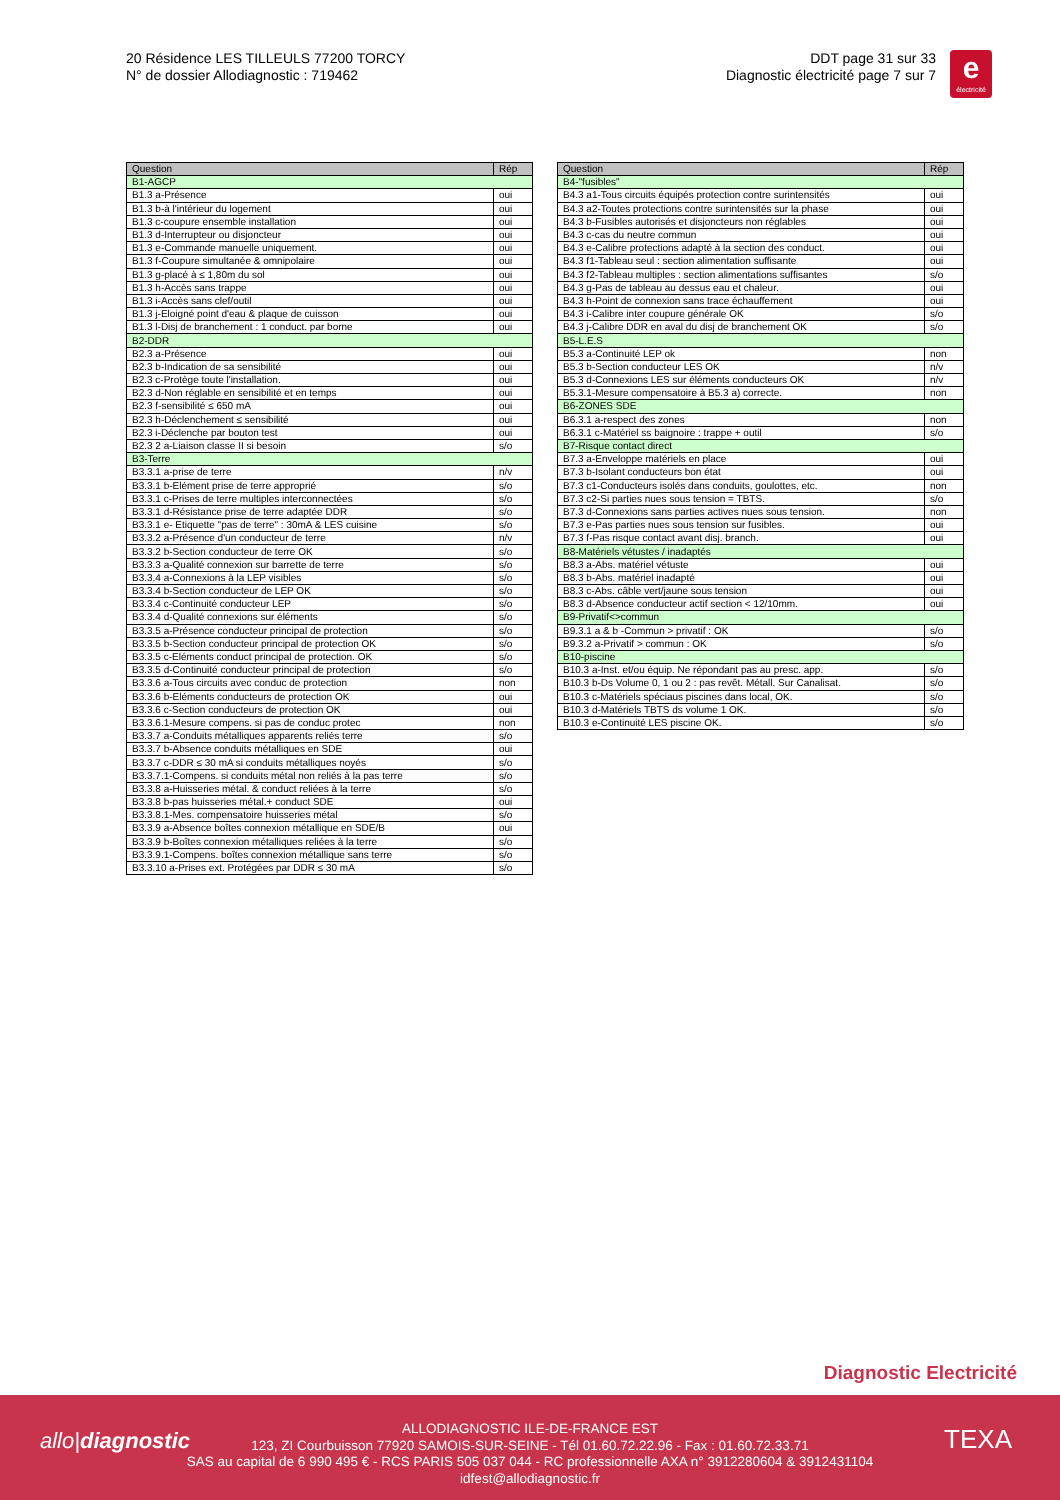20 Résidence LES TILLEULS 77200 TORCY
N° de dossier Allodiagnostic : 719462
DDT page 31 sur 33
Diagnostic électricité page 7 sur 7
e
électricité
| Question | Rép |
| --- | --- |
| B1-AGCP | |
| B1.3 a-Présence | oui |
| B1.3 b-à l'intérieur du logement | oui |
| B1.3 c-coupure ensemble installation | oui |
| B1.3 d-Interrupteur ou disjoncteur | oui |
| B1.3 e-Commande manuelle uniquement. | oui |
| B1.3 f-Coupure simultanée & omnipolaire | oui |
| B1.3 g-placé à ≤ 1,80m du sol | oui |
| B1.3 h-Accès sans trappe | oui |
| B1.3 i-Accès sans clef/outil | oui |
| B1.3 j-Eloigné point d'eau & plaque de cuisson | oui |
| B1.3 l-Disj de branchement : 1 conduct. par borne | oui |
| B2-DDR | |
| B2.3 a-Présence | oui |
| B2.3 b-Indication de sa sensibilité | oui |
| B2.3 c-Protège toute l'installation. | oui |
| B2.3 d-Non réglable en sensibilité et en temps | oui |
| B2.3 f-sensibilité ≤ 650 mA | oui |
| B2.3 h-Déclenchement ≤ sensibilité | oui |
| B2.3 i-Déclenche par bouton test | oui |
| B2.3 2 a-Liaison classe II si besoin | s/o |
| B3-Terre | |
| B3.3.1 a-prise de terre | n/v |
| B3.3.1 b-Elément prise de terre approprié | s/o |
| B3.3.1 c-Prises de terre multiples interconnectées | s/o |
| B3.3.1 d-Résistance prise de terre adaptée DDR | s/o |
| B3.3.1 e- Etiquette "pas de terre" : 30mA & LES cuisine | s/o |
| B3.3.2 a-Présence d'un conducteur de terre | n/v |
| B3.3.2 b-Section conducteur de terre OK | s/o |
| B3.3.3 a-Qualité connexion sur barrette de terre | s/o |
| B3.3.4 a-Connexions à la LEP visibles | s/o |
| B3.3.4 b-Section conducteur de LEP OK | s/o |
| B3.3.4 c-Continuité conducteur LEP | s/o |
| B3.3.4 d-Qualité connexions sur éléments | s/o |
| B3.3.5 a-Présence conducteur principal de protection | s/o |
| B3.3.5 b-Section conducteur principal de protection OK | s/o |
| B3.3.5 c-Eléments conduct principal de protection. OK | s/o |
| B3.3.5 d-Continuité conducteur principal de protection | s/o |
| B3.3.6 a-Tous circuits avec conduc de protection | non |
| B3.3.6 b-Eléments conducteurs de protection OK | oui |
| B3.3.6 c-Section conducteurs de protection OK | oui |
| B3.3.6.1-Mesure compens. si pas de conduc protec | non |
| B3.3.7 a-Conduits métalliques apparents reliés terre | s/o |
| B3.3.7 b-Absence conduits métalliques en SDE | oui |
| B3.3.7 c-DDR ≤ 30 mA si conduits métalliques noyés | s/o |
| B3.3.7.1-Compens. si conduits métal non reliés à la pas terre | s/o |
| B3.3.8 a-Huisseries métal. & conduct reliées à la terre | s/o |
| B3.3.8 b-pas huisseries métal.+ conduct SDE | oui |
| B3.3.8.1-Mes. compensatoire huisseries métal | s/o |
| B3.3.9 a-Absence boîtes connexion métallique en SDE/B | oui |
| B3.3.9 b-Boîtes connexion métalliques reliées à la terre | s/o |
| B3.3.9.1-Compens. boîtes connexion métallique sans terre | s/o |
| B3.3.10 a-Prises ext. Protégées par DDR ≤ 30 mA | s/o |
| Question | Rép |
| --- | --- |
| B4-"fusibles" | |
| B4.3 a1-Tous circuits équipés protection contre surintensités | oui |
| B4.3 a2-Toutes protections contre surintensités sur la phase | oui |
| B4.3 b-Fusibles autorisés et disjoncteurs non réglables | oui |
| B4.3 c-cas du neutre commun | oui |
| B4.3 e-Calibre protections adapté à la section des conduct. | oui |
| B4.3 f1-Tableau seul : section alimentation suffisante | oui |
| B4.3 f2-Tableau multiples : section alimentations suffisantes | s/o |
| B4.3 g-Pas de tableau au dessus eau et chaleur. | oui |
| B4.3 h-Point de connexion sans trace échauffement | oui |
| B4.3 i-Calibre inter coupure générale OK | s/o |
| B4.3 j-Calibre DDR en aval du disj de branchement OK | s/o |
| B5-L.E.S | |
| B5.3 a-Continuité LEP ok | non |
| B5.3 b-Section conducteur LES OK | n/v |
| B5.3 d-Connexions LES sur éléments conducteurs OK | n/v |
| B5.3.1-Mesure compensatoire à B5.3 a) correcte. | non |
| B6-ZONES SDE | |
| B6.3.1 a-respect des zones | non |
| B6.3.1 c-Matériel ss baignoire : trappe + outil | s/o |
| B7-Risque contact direct | |
| B7.3 a-Enveloppe matériels en place | oui |
| B7.3 b-Isolant conducteurs bon état | oui |
| B7.3 c1-Conducteurs isolés dans conduits, goulottes, etc. | non |
| B7.3 c2-Si parties nues sous tension = TBTS. | s/o |
| B7.3 d-Connexions sans parties actives nues sous tension. | non |
| B7.3 e-Pas parties nues sous tension sur fusibles. | oui |
| B7.3 f-Pas risque contact avant disj. branch. | oui |
| B8-Matériels vétustes / inadaptés | |
| B8.3 a-Abs. matériel vétuste | oui |
| B8.3 b-Abs. matériel inadapté | oui |
| B8.3 c-Abs. câble vert/jaune sous tension | oui |
| B8.3 d-Absence conducteur actif section < 12/10mm. | oui |
| B9-Privatif<>commun | |
| B9.3.1 a & b -Commun > privatif : OK | s/o |
| B9.3.2 a-Privatif > commun : OK | s/o |
| B10-piscine | |
| B10.3 a-Inst. et/ou équip. Ne répondant pas au presc. app. | s/o |
| B10.3 b-Ds Volume 0, 1 ou 2 : pas revêt. Métall. Sur Canalisat. | s/o |
| B10.3 c-Matériels spéciaus piscines dans local, OK. | s/o |
| B10.3 d-Matériels TBTS ds volume 1 OK. | s/o |
| B10.3 e-Continuité LES piscine OK. | s/o |
Diagnostic Electricité
allo|diagnostic
ALLODIAGNOSTIC ILE-DE-FRANCE EST
123, ZI Courbuisson 77920 SAMOIS-SUR-SEINE - Tél 01.60.72.22.96 - Fax : 01.60.72.33.71
SAS au capital de 6 990 495 € - RCS PARIS 505 037 044 - RC professionnelle AXA n° 3912280604 & 3912431104
idfest@allodiagnostic.fr
TEXA